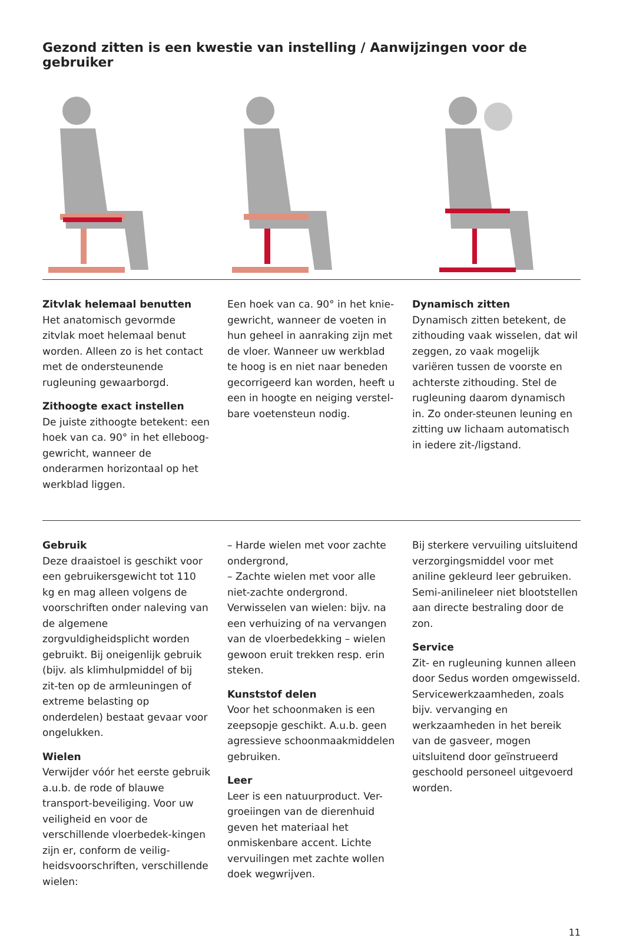Gezond zitten is een kwestie van instelling / Aanwijzingen voor de gebruiker
Zitvlak helemaal benutten
Het anatomisch gevormde zitvlak moet helemaal benut worden. Alleen zo is het contact met de ondersteunende rugleuning gewaarborgd.
Zithoogte exact instellen
De juiste zithoogte betekent: een hoek van ca. 90° in het elleboog-gewricht, wanneer de onderarmen horizontaal op het werkblad liggen.
Een hoek van ca. 90° in het knie-gewricht, wanneer de voeten in hun geheel in aanraking zijn met de vloer. Wanneer uw werkblad te hoog is en niet naar beneden gecorrigeerd kan worden, heeft u een in hoogte en neiging verstel-bare voetensteun nodig.
Dynamisch zitten
Dynamisch zitten betekent, de zithouding vaak wisselen, dat wil zeggen, zo vaak mogelijk variëren tussen de voorste en achterste zithouding. Stel de rugleuning daarom dynamisch in. Zo onder-steunen leuning en zitting uw lichaam automatisch in iedere zit-/ligstand.
Gebruik
Deze draaistoel is geschikt voor een gebruikersgewicht tot 110 kg en mag alleen volgens de voorschriften onder naleving van de algemene zorgvuldigheidsplicht worden gebruikt. Bij oneigenlijk gebruik (bijv. als klimhulpmiddel of bij zit-ten op de armleuningen of extreme belasting op onderdelen) bestaat gevaar voor ongelukken.
Wielen
Verwijder vóór het eerste gebruik a.u.b. de rode of blauwe transport-beveiliging. Voor uw veiligheid en voor de verschillende vloerbedek-kingen zijn er, conform de veilig-heidsvoorschriften, verschillende wielen:
– Harde wielen met voor zachte ondergrond,
– Zachte wielen met voor alle niet-zachte ondergrond.
Verwisselen van wielen: bijv. na een verhuizing of na vervangen van de vloerbedekking – wielen gewoon eruit trekken resp. erin steken.
Kunststof delen
Voor het schoonmaken is een zeepsopje geschikt. A.u.b. geen agressieve schoonmaakmiddelen gebruiken.
Leer
Leer is een natuurproduct. Ver-groeiingen van de dierenhuid geven het materiaal het onmiskenbare accent. Lichte vervuilingen met zachte wollen doek wegwrijven.
Bij sterkere vervuiling uitsluitend verzorgingsmiddel voor met aniline gekleurd leer gebruiken. Semi-anilineleer niet blootstellen aan directe bestraling door de zon.
Service
Zit- en rugleuning kunnen alleen door Sedus worden omgewisseld. Servicewerkzaamheden, zoals bijv. vervanging en werkzaamheden in het bereik van de gasveer, mogen uitsluitend door geïnstrueerd geschoold personeel uitgevoerd worden.
11